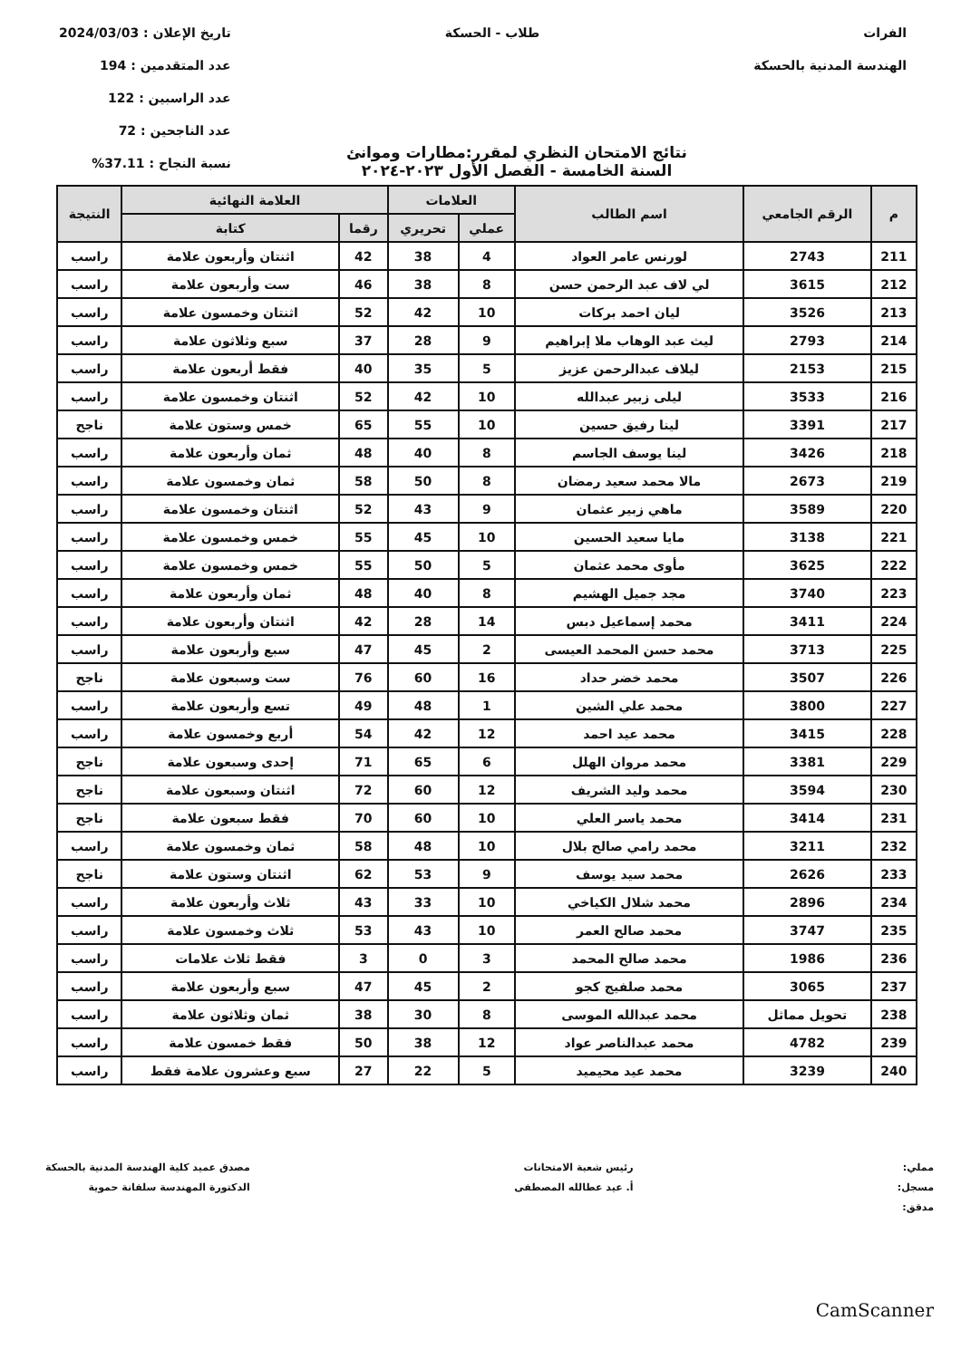الفرات
الهندسة المدنية بالحسكة
طلاب - الحسكة تاريخ الإعلان : 2024/03/03
عدد المتقدمين : 194
عدد الراسبين : 122
عدد الناجحين : 72
نسبة النجاح : 37.11%
نتائج الامتحان النظري لمقرر:مطارات وموانئ
السنة الخامسة - الفصل الأول ٢٠٢٣-٢٠٢٤
| م | الرقم الجامعي | اسم الطالب | العلامات | | العلامة النهائية | | النتيجة |
| --- | --- | --- | --- | --- | --- | --- | --- |
| | | | عملي | تحريري | رقما | كتابة | |
| 211 | 2743 | لورنس عامر العواد | 4 | 38 | 42 | اثنتان وأربعون علامة | راسب |
| 212 | 3615 | لي لاف عبد الرحمن حسن | 8 | 38 | 46 | ست وأربعون علامة | راسب |
| 213 | 3526 | ليان احمد بركات | 10 | 42 | 52 | اثنتان وخمسون علامة | راسب |
| 214 | 2793 | ليث عبد الوهاب ملا إبراهيم | 9 | 28 | 37 | سبع وثلاثون علامة | راسب |
| 215 | 2153 | ليلاف عبدالرحمن عزيز | 5 | 35 | 40 | فقط أربعون علامة | راسب |
| 216 | 3533 | ليلى زبير عبدالله | 10 | 42 | 52 | اثنتان وخمسون علامة | راسب |
| 217 | 3391 | لينا رفيق حسين | 10 | 55 | 65 | خمس وستون علامة | ناجح |
| 218 | 3426 | لينا يوسف الجاسم | 8 | 40 | 48 | ثمان وأربعون علامة | راسب |
| 219 | 2673 | مالا محمد سعيد رمضان | 8 | 50 | 58 | ثمان وخمسون علامة | راسب |
| 220 | 3589 | ماهي زبير عثمان | 9 | 43 | 52 | اثنتان وخمسون علامة | راسب |
| 221 | 3138 | مايا سعيد الحسين | 10 | 45 | 55 | خمس وخمسون علامة | راسب |
| 222 | 3625 | مأوى محمد عثمان | 5 | 50 | 55 | خمس وخمسون علامة | راسب |
| 223 | 3740 | مجد جميل الهشيم | 8 | 40 | 48 | ثمان وأربعون علامة | راسب |
| 224 | 3411 | محمد إسماعيل دبس | 14 | 28 | 42 | اثنتان وأربعون علامة | راسب |
| 225 | 3713 | محمد حسن المحمد العيسى | 2 | 45 | 47 | سبع وأربعون علامة | راسب |
| 226 | 3507 | محمد خضر حداد | 16 | 60 | 76 | ست وسبعون علامة | ناجح |
| 227 | 3800 | محمد علي الشين | 1 | 48 | 49 | تسع وأربعون علامة | راسب |
| 228 | 3415 | محمد عيد احمد | 12 | 42 | 54 | أربع وخمسون علامة | راسب |
| 229 | 3381 | محمد مروان الهلل | 6 | 65 | 71 | إحدى وسبعون علامة | ناجح |
| 230 | 3594 | محمد وليد الشريف | 12 | 60 | 72 | اثنتان وسبعون علامة | ناجح |
| 231 | 3414 | محمد ياسر العلي | 10 | 60 | 70 | فقط سبعون علامة | ناجح |
| 232 | 3211 | محمد رامي صالح بلال | 10 | 48 | 58 | ثمان وخمسون علامة | راسب |
| 233 | 2626 | محمد سيد يوسف | 9 | 53 | 62 | اثنتان وستون علامة | ناجح |
| 234 | 2896 | محمد شلال الكياخي | 10 | 33 | 43 | ثلاث وأربعون علامة | راسب |
| 235 | 3747 | محمد صالح العمر | 10 | 43 | 53 | ثلاث وخمسون علامة | راسب |
| 236 | 1986 | محمد صالح المحمد | 3 | 0 | 3 | فقط ثلاث علامات | راسب |
| 237 | 3065 | محمد صلفيج كجو | 2 | 45 | 47 | سبع وأربعون علامة | راسب |
| 238 | تحويل مماثل | محمد عبدالله الموسى | 8 | 30 | 38 | ثمان وثلاثون علامة | راسب |
| 239 | 4782 | محمد عبدالناصر عواد | 12 | 38 | 50 | فقط خمسون علامة | راسب |
| 240 | 3239 | محمد عيد محيميد | 5 | 22 | 27 | سبع وعشرون علامة فقط | راسب |
مملي:
مسجل:
مدقق:
رئيس شعبة الامتحانات
أ. عيد عطالله المصطفى
مصدق عميد كلية الهندسة المدنية بالحسكة
الدكتورة المهندسة سلفانة حموية
CamScanner